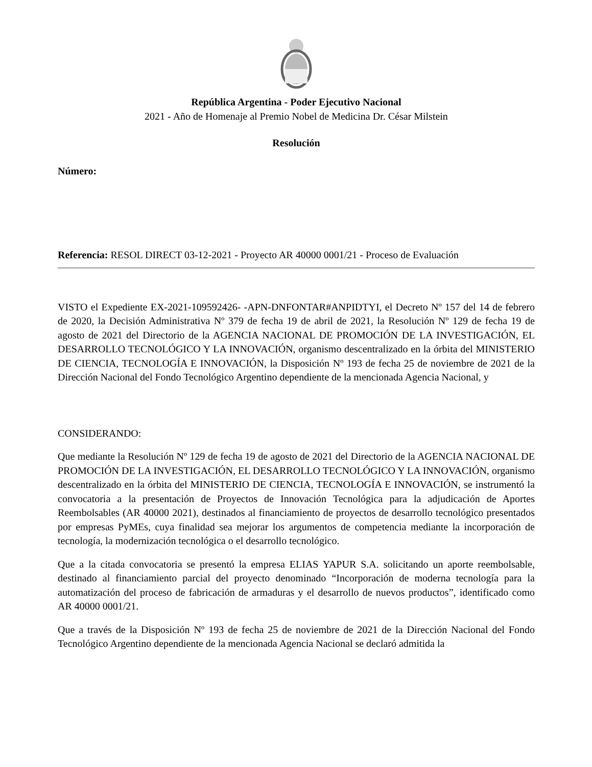República Argentina - Poder Ejecutivo Nacional
2021 - Año de Homenaje al Premio Nobel de Medicina Dr. César Milstein
Resolución
Número:
Referencia: RESOL DIRECT 03-12-2021 - Proyecto AR 40000 0001/21 - Proceso de Evaluación
VISTO el Expediente EX-2021-109592426- -APN-DNFONTAR#ANPIDTYI, el Decreto Nº 157 del 14 de febrero de 2020, la Decisión Administrativa Nº 379 de fecha 19 de abril de 2021, la Resolución Nº 129 de fecha 19 de agosto de 2021 del Directorio de la AGENCIA NACIONAL DE PROMOCIÓN DE LA INVESTIGACIÓN, EL DESARROLLO TECNOLÓGICO Y LA INNOVACIÓN, organismo descentralizado en la órbita del MINISTERIO DE CIENCIA, TECNOLOGÍA E INNOVACIÓN, la Disposición Nº 193 de fecha 25 de noviembre de 2021 de la Dirección Nacional del Fondo Tecnológico Argentino dependiente de la mencionada Agencia Nacional, y
CONSIDERANDO:
Que mediante la Resolución Nº 129 de fecha 19 de agosto de 2021 del Directorio de la AGENCIA NACIONAL DE PROMOCIÓN DE LA INVESTIGACIÓN, EL DESARROLLO TECNOLÓGICO Y LA INNOVACIÓN, organismo descentralizado en la órbita del MINISTERIO DE CIENCIA, TECNOLOGÍA E INNOVACIÓN, se instrumentó la convocatoria a la presentación de Proyectos de Innovación Tecnológica para la adjudicación de Aportes Reembolsables (AR 40000 2021), destinados al financiamiento de proyectos de desarrollo tecnológico presentados por empresas PyMEs, cuya finalidad sea mejorar los argumentos de competencia mediante la incorporación de tecnología, la modernización tecnológica o el desarrollo tecnológico.
Que a la citada convocatoria se presentó la empresa ELIAS YAPUR S.A. solicitando un aporte reembolsable, destinado al financiamiento parcial del proyecto denominado “Incorporación de moderna tecnología para la automatización del proceso de fabricación de armaduras y el desarrollo de nuevos productos”, identificado como AR 40000 0001/21.
Que a través de la Disposición Nº 193 de fecha 25 de noviembre de 2021 de la Dirección Nacional del Fondo Tecnológico Argentino dependiente de la mencionada Agencia Nacional se declaró admitida la